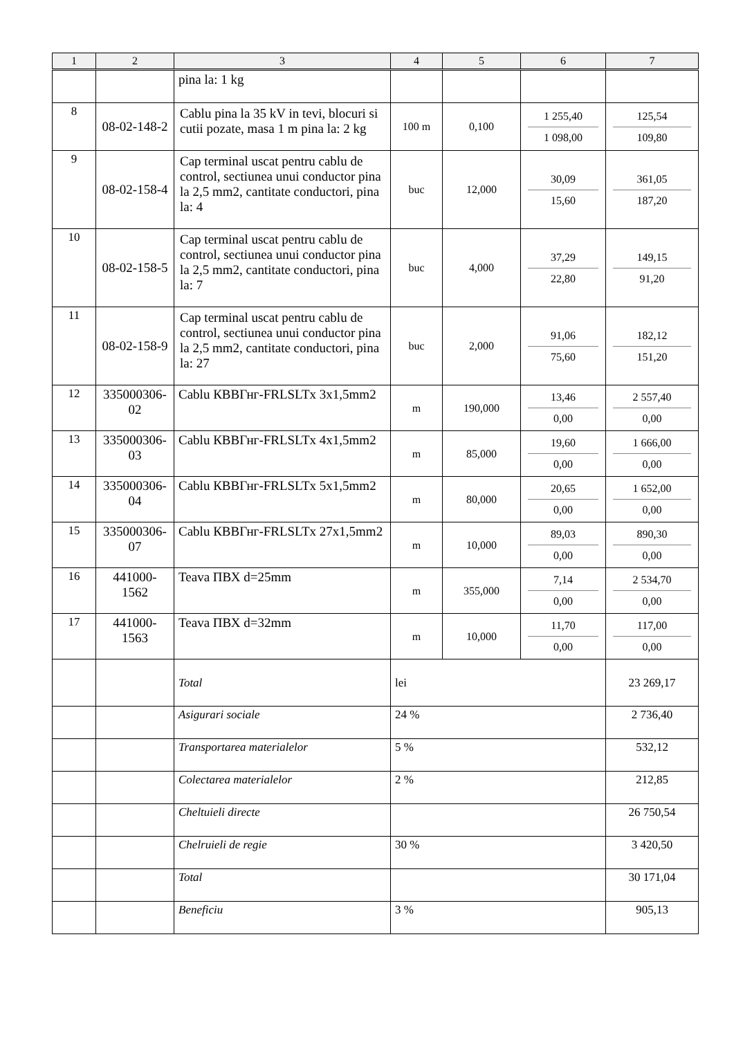| 1 | 2 | 3 | 4 | 5 | 6 | 7 |
| --- | --- | --- | --- | --- | --- | --- |
| | | pina la: 1 kg | | | | |
| 8 | 08-02-148-2 | Cablu pina la 35 kV in tevi, blocuri si cutii pozate, masa 1 m pina la: 2 kg | 100 m | 0,100 | 1 255,40 1 098,00 | 125,54 109,80 |
| 9 | 08-02-158-4 | Cap terminal uscat pentru cablu de control, sectiunea unui conductor pina la 2,5 mm2, cantitate conductori, pina la: 4 | buc | 12,000 | 30,09 15,60 | 361,05 187,20 |
| 10 | 08-02-158-5 | Cap terminal uscat pentru cablu de control, sectiunea unui conductor pina la 2,5 mm2, cantitate conductori, pina la: 7 | buc | 4,000 | 37,29 22,80 | 149,15 91,20 |
| 11 | 08-02-158-9 | Cap terminal uscat pentru cablu de control, sectiunea unui conductor pina la 2,5 mm2, cantitate conductori, pina la: 27 | buc | 2,000 | 91,06 75,60 | 182,12 151,20 |
| 12 | 335000306-02 | Cablu КВВГнг-FRLSLTx 3x1,5mm2 | m | 190,000 | 13,46 0,00 | 2 557,40 0,00 |
| 13 | 335000306-03 | Cablu КВВГнг-FRLSLTx 4x1,5mm2 | m | 85,000 | 19,60 0,00 | 1 666,00 0,00 |
| 14 | 335000306-04 | Cablu КВВГнг-FRLSLTx 5x1,5mm2 | m | 80,000 | 20,65 0,00 | 1 652,00 0,00 |
| 15 | 335000306-07 | Cablu КВВГнг-FRLSLTx 27x1,5mm2 | m | 10,000 | 89,03 0,00 | 890,30 0,00 |
| 16 | 441000-1562 | Teava ПВХ d=25mm | m | 355,000 | 7,14 0,00 | 2 534,70 0,00 |
| 17 | 441000-1563 | Teava ПВХ d=32mm | m | 10,000 | 11,70 0,00 | 117,00 0,00 |
| | | Total | lei | | | 23 269,17 |
| | | Asigurari sociale | 24 % | | | 2 736,40 |
| | | Transportarea materialelor | 5 % | | | 532,12 |
| | | Colectarea materialelor | 2 % | | | 212,85 |
| | | Cheltuieli directe | | | | 26 750,54 |
| | | Chelruieli de regie | 30 % | | | 3 420,50 |
| | | Total | | | | 30 171,04 |
| | | Beneficiu | 3 % | | | 905,13 |